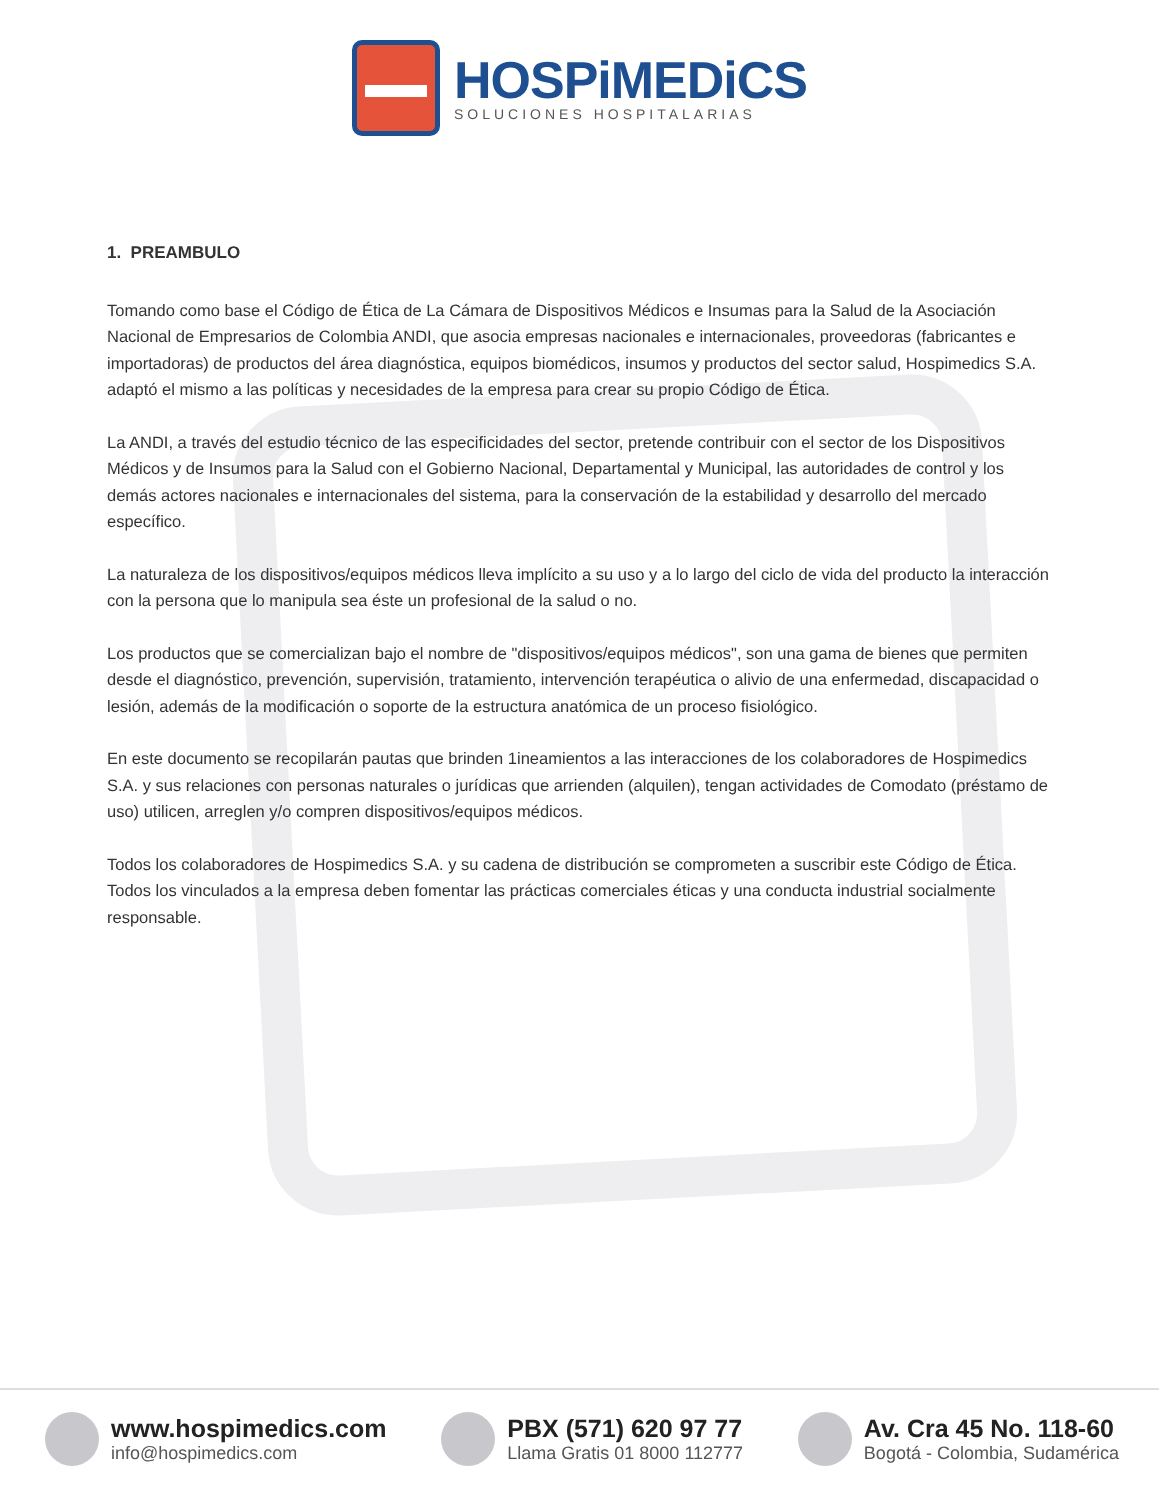HOSPiMEDiCS
SOLUCIONES HOSPITALARIAS
1. PREAMBULO
Tomando como base el Código de Ética de La Cámara de Dispositivos Médicos e Insumas para la Salud de la Asociación Nacional de Empresarios de Colombia ANDI, que asocia empresas nacionales e internacionales, proveedoras (fabricantes e importadoras) de productos del área diagnóstica, equipos biomédicos, insumos y productos del sector salud, Hospimedics S.A. adaptó el mismo a las políticas y necesidades de la empresa para crear su propio Código de Ética.
La ANDI, a través del estudio técnico de las especificidades del sector, pretende contribuir con el sector de los Dispositivos Médicos y de Insumos para la Salud con el Gobierno Nacional, Departamental y Municipal, las autoridades de control y los demás actores nacionales e internacionales del sistema, para la conservación de la estabilidad y desarrollo del mercado específico.
La naturaleza de los dispositivos/equipos médicos lleva implícito a su uso y a lo largo del ciclo de vida del producto la interacción con la persona que lo manipula sea éste un profesional de la salud o no.
Los productos que se comercializan bajo el nombre de "dispositivos/equipos médicos", son una gama de bienes que permiten desde el diagnóstico, prevención, supervisión, tratamiento, intervención terapéutica o alivio de una enfermedad, discapacidad o lesión, además de la modificación o soporte de la estructura anatómica de un proceso fisiológico.
En este documento se recopilarán pautas que brinden 1ineamientos a las interacciones de los colaboradores de Hospimedics S.A. y sus relaciones con personas naturales o jurídicas que arrienden (alquilen), tengan actividades de Comodato (préstamo de uso) utilicen, arreglen y/o compren dispositivos/equipos médicos.
Todos los colaboradores de Hospimedics S.A. y su cadena de distribución se comprometen a suscribir este Código de Ética. Todos los vinculados a la empresa deben fomentar las prácticas comerciales éticas y una conducta industrial socialmente responsable.
www.hospimedics.com
info@hospimedics.com
PBX (571) 620 97 77
Llama Gratis 01 8000 112777
Av. Cra 45 No. 118-60
Bogotá - Colombia, Sudamérica